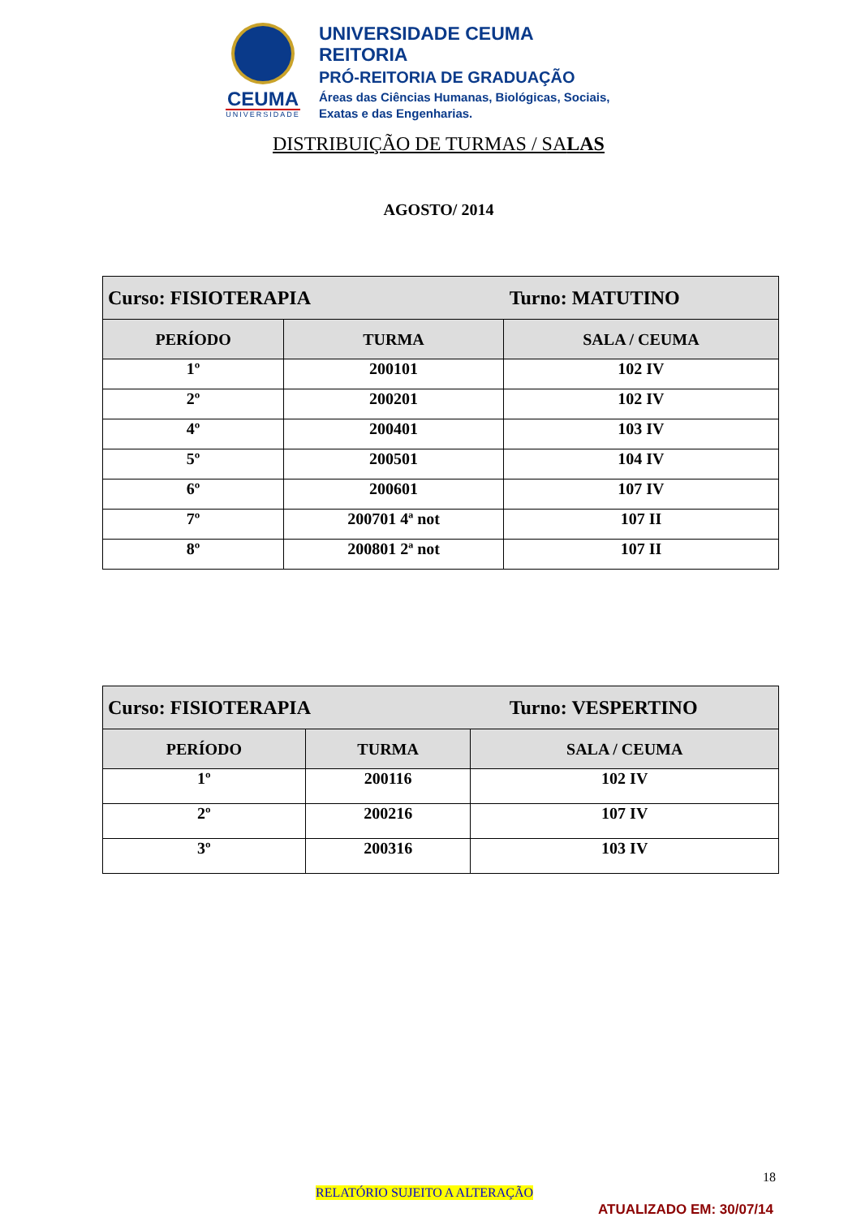CEUMA
UNIVERSIDADE
UNIVERSIDADE CEUMA
REITORIA
PRÓ-REITORIA DE GRADUAÇÃO
Áreas das Ciências Humanas, Biológicas, Sociais,
Exatas e das Engenharias.
DISTRIBUIÇÃO DE TURMAS / SALAS
AGOSTO/ 2014
| Curso: FISIOTERAPIA Turno: MATUTINO | | |
| --- | --- | --- |
| PERÍODO | TURMA | SALA / CEUMA |
| 1º | 200101 | 102 IV |
| 2º | 200201 | 102 IV |
| 4º | 200401 | 103 IV |
| 5º | 200501 | 104 IV |
| 6º | 200601 | 107 IV |
| 7º | 200701 4ª not | 107 II |
| 8º | 200801 2ª not | 107 II |
| Curso: FISIOTERAPIA Turno: VESPERTINO | | |
| --- | --- | --- |
| PERÍODO | TURMA | SALA / CEUMA |
| 1º | 200116 | 102 IV |
| 2º | 200216 | 107 IV |
| 3º | 200316 | 103 IV |
18
RELATÓRIO SUJEITO A ALTERAÇÃO
ATUALIZADO EM: 30/07/14